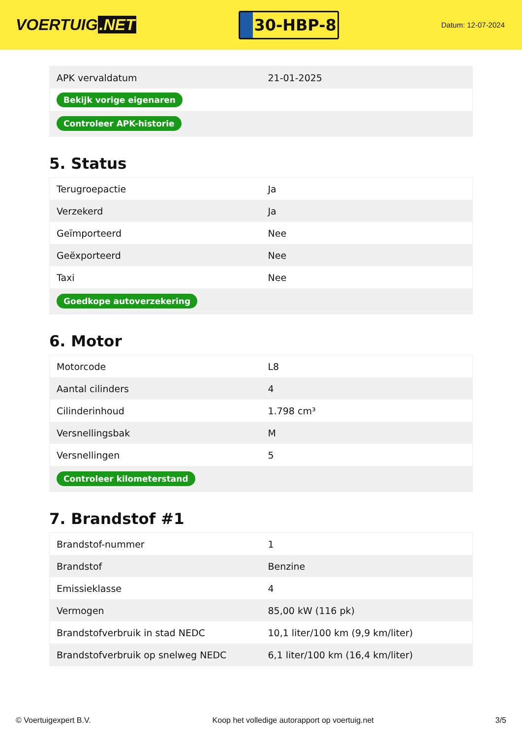VOERTUIG.NET
30-HBP-8
Datum: 12-07-2024
| APK vervaldatum | 21-01-2025 |
| Bekijk vorige eigenaren | |
| Controleer APK-historie | |
5. Status
| Terugroepactie | Ja |
| Verzekerd | Ja |
| Geïmporteerd | Nee |
| Geëxporteerd | Nee |
| Taxi | Nee |
| Goedkope autoverzekering | |
6. Motor
| Motorcode | L8 |
| Aantal cilinders | 4 |
| Cilinderinhoud | 1.798 cm³ |
| Versnellingsbak | M |
| Versnellingen | 5 |
| Controleer kilometerstand | |
7. Brandstof #1
| Brandstof-nummer | 1 |
| Brandstof | Benzine |
| Emissieklasse | 4 |
| Vermogen | 85,00 kW (116 pk) |
| Brandstofverbruik in stad NEDC | 10,1 liter/100 km (9,9 km/liter) |
| Brandstofverbruik op snelweg NEDC | 6,1 liter/100 km (16,4 km/liter) |
© Voertuigexpert B.V. Koop het volledige autorapport op voertuig.net 3/5